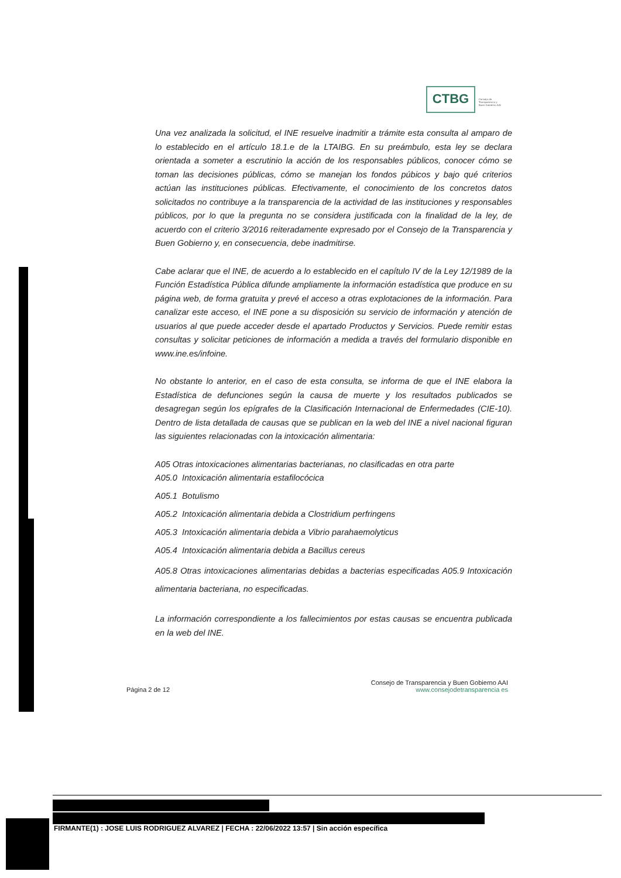CTBG
Consejo de
Transparencia y
Buen Gobierno AAI
Una vez analizada la solicitud, el INE resuelve inadmitir a trámite esta consulta al amparo de lo establecido en el artículo 18.1.e de la LTAIBG. En su preámbulo, esta ley se declara orientada a someter a escrutinio la acción de los responsables públicos, conocer cómo se toman las decisiones públicas, cómo se manejan los fondos púbicos y bajo qué criterios actúan las instituciones públicas. Efectivamente, el conocimiento de los concretos datos solicitados no contribuye a la transparencia de la actividad de las instituciones y responsables públicos, por lo que la pregunta no se considera justificada con la finalidad de la ley, de acuerdo con el criterio 3/2016 reiteradamente expresado por el Consejo de la Transparencia y Buen Gobierno y, en consecuencia, debe inadmitirse.
Cabe aclarar que el INE, de acuerdo a lo establecido en el capítulo IV de la Ley 12/1989 de la Función Estadística Pública difunde ampliamente la información estadística que produce en su página web, de forma gratuita y prevé el acceso a otras explotaciones de la información. Para canalizar este acceso, el INE pone a su disposición su servicio de información y atención de usuarios al que puede acceder desde el apartado Productos y Servicios. Puede remitir estas consultas y solicitar peticiones de información a medida a través del formulario disponible en www.ine.es/infoine.
No obstante lo anterior, en el caso de esta consulta, se informa de que el INE elabora la Estadística de defunciones según la causa de muerte y los resultados publicados se desagregan según los epígrafes de la Clasificación Internacional de Enfermedades (CIE-10). Dentro de lista detallada de causas que se publican en la web del INE a nivel nacional figuran las siguientes relacionadas con la intoxicación alimentaria:
A05 Otras intoxicaciones alimentarias bacterianas, no clasificadas en otra parte
A05.0 Intoxicación alimentaria estafilocócica
A05.1 Botulismo
A05.2 Intoxicación alimentaria debida a Clostridium perfringens
A05.3 Intoxicación alimentaria debida a Vibrio parahaemolyticus
A05.4 Intoxicación alimentaria debida a Bacillus cereus
A05.8 Otras intoxicaciones alimentarias debidas a bacterias especificadas A05.9 Intoxicación alimentaria bacteriana, no especificadas.
La información correspondiente a los fallecimientos por estas causas se encuentra publicada en la web del INE.
Consejo de Transparencia y Buen Gobierno AAI
Página 2 de 12 www.consejodetransparencia es
FIRMANTE(1) : JOSE LUIS RODRIGUEZ ALVAREZ | FECHA : 22/06/2022 13:57 | Sin acción específica